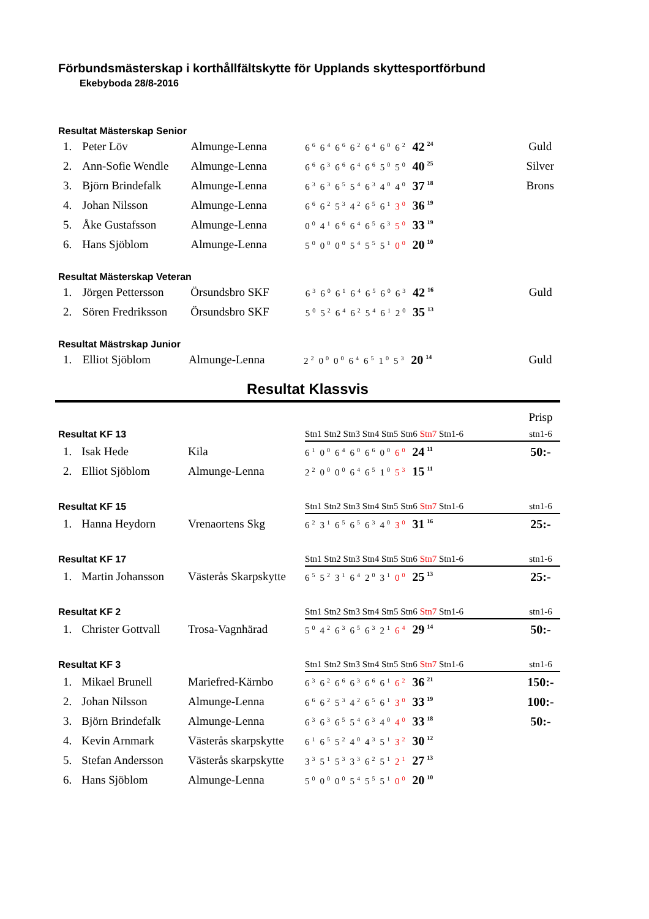Förbundsmästerskap i korthållfältskytte för Upplands skyttesportförbund
Ekebyboda 28/8-2016
Resultat Mästerskap Senior
| 1. | Peter Löv | Almunge-Lenna | 6<sup>6</sup>6<sup>4</sup>6<sup>6</sup>6<sup>2</sup>6<sup>4</sup>6<sup>0</sup>6<sup>2</sup> 42<sup>24</sup> | Guld |
| 2. | Ann-Sofie Wendle | Almunge-Lenna | 6<sup>6</sup>6<sup>3</sup>6<sup>6</sup>6<sup>4</sup>6<sup>6</sup>5<sup>0</sup>5<sup>0</sup> 40<sup>25</sup> | Silver |
| 3. | Björn Brindefalk | Almunge-Lenna | 6<sup>3</sup>6<sup>3</sup>6<sup>5</sup>5<sup>4</sup>6<sup>3</sup>4<sup>0</sup>4<sup>0</sup> 37<sup>18</sup> | Brons |
| 4. | Johan Nilsson | Almunge-Lenna | 6<sup>6</sup>6<sup>2</sup>5<sup>3</sup>4<sup>2</sup>6<sup>5</sup>6<sup>1</sup> 3<sup>0</sup> 36<sup>19</sup> | |
| 5. | Åke Gustafsson | Almunge-Lenna | 0<sup>0</sup>4<sup>1</sup>6<sup>6</sup>6<sup>4</sup>6<sup>5</sup>6<sup>3</sup> 5<sup>0</sup> 33<sup>19</sup> | |
| 6. | Hans Sjöblom | Almunge-Lenna | 5<sup>0</sup>0<sup>0</sup>0<sup>0</sup>5<sup>4</sup>5<sup>5</sup>5<sup>1</sup> 0<sup>0</sup> 20<sup>10</sup> | |
Resultat Mästerskap Veteran
| 1. | Jörgen Pettersson | Örsundsbro SKF | 6<sup>3</sup>6<sup>0</sup>6<sup>1</sup>6<sup>4</sup>6<sup>5</sup>6<sup>0</sup>6<sup>3</sup> 42<sup>16</sup> | Guld |
| 2. | Sören Fredriksson | Örsundsbro SKF | 5<sup>0</sup>5<sup>2</sup>6<sup>4</sup>6<sup>2</sup>5<sup>4</sup>6<sup>1</sup>2<sup>0</sup> 35<sup>13</sup> | |
Resultat Mästrskap Junior
| 1. | Elliot Sjöblom | Almunge-Lenna | 2<sup>2</sup>0<sup>0</sup>0<sup>0</sup>6<sup>4</sup>6<sup>5</sup>1<sup>0</sup>5<sup>3</sup> 20<sup>14</sup> | Guld |
Resultat Klassvis
| | | | | Prisp |
| Resultat KF 13 | | | Stn1 Stn2 Stn3 Stn4 Stn5 Stn6 Stn7 Stn1-6 | stn1-6 |
| 1. | Isak Hede | Kila | 6<sup>1</sup>0<sup>0</sup>6<sup>4</sup>6<sup>0</sup>6<sup>6</sup>0<sup>0</sup> 6<sup>0</sup> 24<sup>11</sup> | 50:- |
| 2. | Elliot Sjöblom | Almunge-Lenna | 2<sup>2</sup>0<sup>0</sup>0<sup>0</sup>6<sup>4</sup>6<sup>5</sup>1<sup>0</sup> 5<sup>3</sup> 15<sup>11</sup> | |
| Resultat KF 15 | | | Stn1 Stn2 Stn3 Stn4 Stn5 Stn6 Stn7 Stn1-6 | stn1-6 |
| 1. | Hanna Heydorn | Vrenaortens Skg | 6<sup>2</sup>3<sup>1</sup>6<sup>5</sup>6<sup>5</sup>6<sup>3</sup>4<sup>0</sup> 3<sup>0</sup> 31<sup>16</sup> | 25:- |
| Resultat KF 17 | | | Stn1 Stn2 Stn3 Stn4 Stn5 Stn6 Stn7 Stn1-6 | stn1-6 |
| 1. | Martin Johansson | Västerås Skarpskytte | 6<sup>5</sup>5<sup>2</sup>3<sup>1</sup>6<sup>4</sup>2<sup>0</sup>3<sup>1</sup> 0<sup>0</sup> 25<sup>13</sup> | 25:- |
| Resultat KF 2 | | | Stn1 Stn2 Stn3 Stn4 Stn5 Stn6 Stn7 Stn1-6 | stn1-6 |
| 1. | Christer Gottvall | Trosa-Vagnhärad | 5<sup>0</sup>4<sup>2</sup>6<sup>3</sup>6<sup>5</sup>6<sup>3</sup>2<sup>1</sup> 6<sup>4</sup> 29<sup>14</sup> | 50:- |
| Resultat KF 3 | | | Stn1 Stn2 Stn3 Stn4 Stn5 Stn6 Stn7 Stn1-6 | stn1-6 |
| 1. | Mikael Brunell | Mariefred-Kärnbo | 6<sup>3</sup>6<sup>2</sup>6<sup>6</sup>6<sup>3</sup>6<sup>6</sup>6<sup>1</sup> 6<sup>2</sup> 36<sup>21</sup> | 150:- |
| 2. | Johan Nilsson | Almunge-Lenna | 6<sup>6</sup>6<sup>2</sup>5<sup>3</sup>4<sup>2</sup>6<sup>5</sup>6<sup>1</sup> 3<sup>0</sup> 33<sup>19</sup> | 100:- |
| 3. | Björn Brindefalk | Almunge-Lenna | 6<sup>3</sup>6<sup>3</sup>6<sup>5</sup>5<sup>4</sup>6<sup>3</sup>4<sup>0</sup> 4<sup>0</sup> 33<sup>18</sup> | 50:- |
| 4. | Kevin Arnmark | Västerås skarpskytte | 6<sup>1</sup>6<sup>5</sup>5<sup>2</sup>4<sup>0</sup>4<sup>3</sup>5<sup>1</sup> 3<sup>2</sup> 30<sup>12</sup> | |
| 5. | Stefan Andersson | Västerås skarpskytte | 3<sup>3</sup>5<sup>1</sup>5<sup>3</sup>3<sup>3</sup>6<sup>2</sup>5<sup>1</sup> 2<sup>1</sup> 27<sup>13</sup> | |
| 6. | Hans Sjöblom | Almunge-Lenna | 5<sup>0</sup>0<sup>0</sup>0<sup>0</sup>5<sup>4</sup>5<sup>5</sup>5<sup>1</sup> 0<sup>0</sup> 20<sup>10</sup> | |